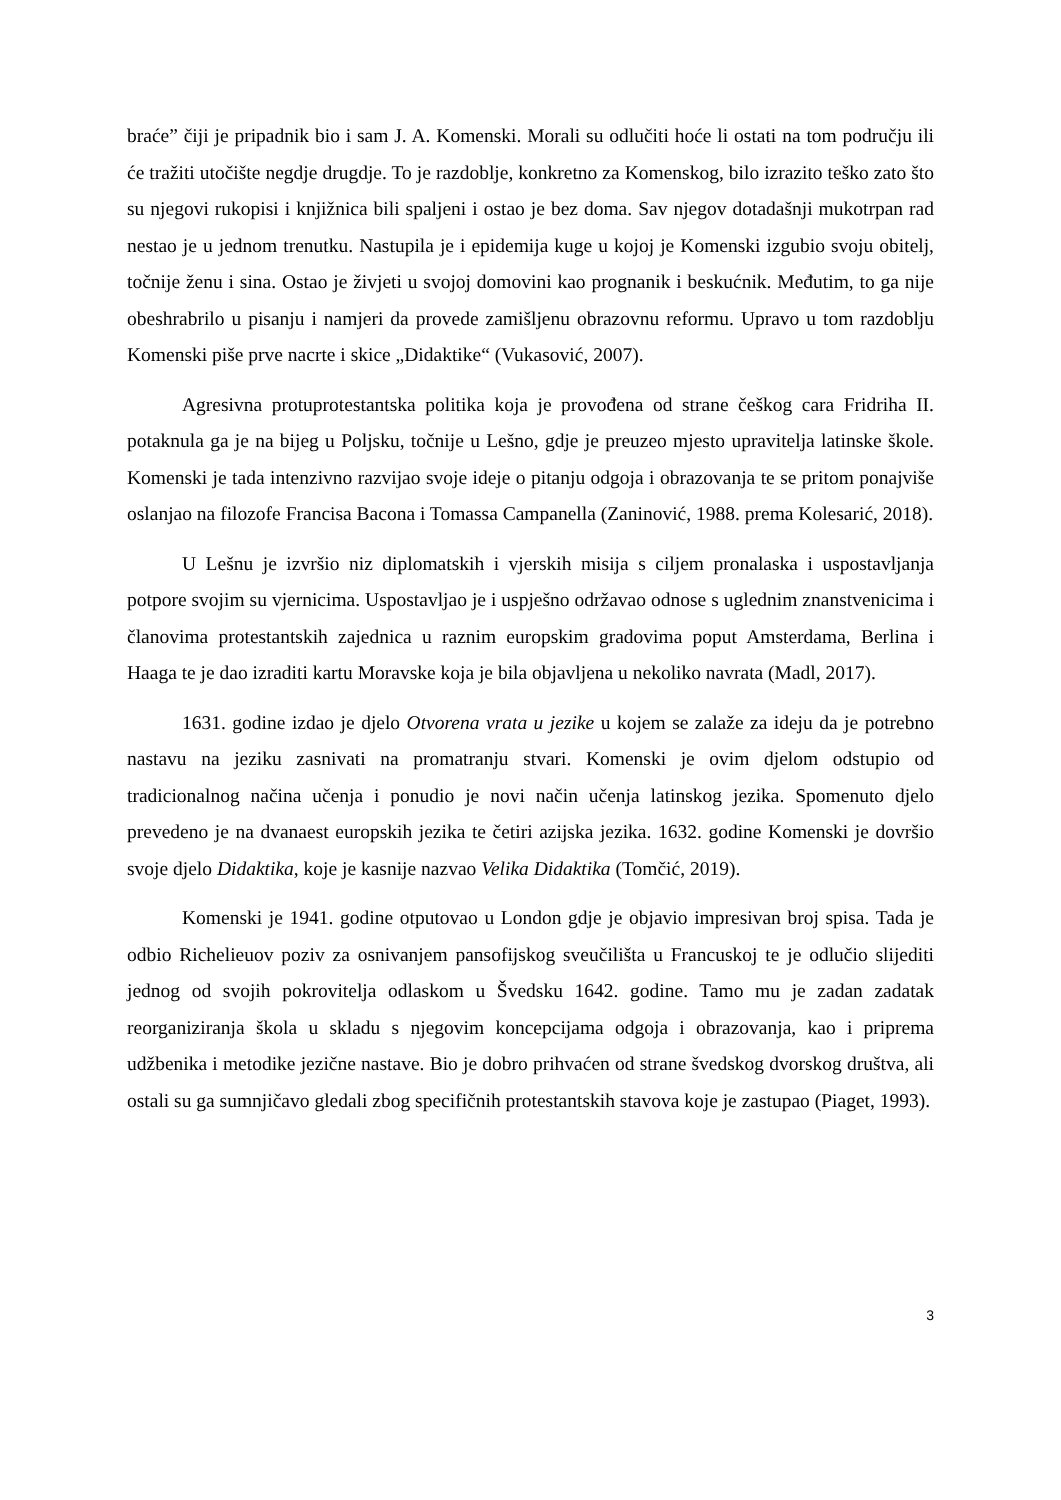braće” čiji je pripadnik bio i sam J. A. Komenski. Morali su odlučiti hoće li ostati na tom području ili će tražiti utočište negdje drugdje. To je razdoblje, konkretno za Komenskog, bilo izrazito teško zato što su njegovi rukopisi i knjižnica bili spaljeni i ostao je bez doma. Sav njegov dotadašnji mukotrpan rad nestao je u jednom trenutku. Nastupila je i epidemija kuge u kojoj je Komenski izgubio svoju obitelj, točnije ženu i sina. Ostao je živjeti u svojoj domovini kao prognanik i beskućnik. Međutim, to ga nije obeshrabrilo u pisanju i namjeri da provede zamišljenu obrazovnu reformu. Upravo u tom razdoblju Komenski piše prve nacrte i skice „Didaktike“ (Vukasović, 2007).
Agresivna protuprotestantska politika koja je provođena od strane češkog cara Fridriha II. potaknula ga je na bijeg u Poljsku, točnije u Lešno, gdje je preuzeo mjesto upravitelja latinske škole. Komenski je tada intenzivno razvijao svoje ideje o pitanju odgoja i obrazovanja te se pritom ponajviše oslanjao na filozofe Francisa Bacona i Tomassa Campanella (Zaninović, 1988. prema Kolesarić, 2018).
U Lešnu je izvršio niz diplomatskih i vjerskih misija s ciljem pronalaska i uspostavljanja potpore svojim su vjernicima. Uspostavljao je i uspješno održavao odnose s uglednim znanstvenicima i članovima protestantskih zajednica u raznim europskim gradovima poput Amsterdama, Berlina i Haaga te je dao izraditi kartu Moravske koja je bila objavljena u nekoliko navrata (Madl, 2017).
1631. godine izdao je djelo Otvorena vrata u jezike u kojem se zalaže za ideju da je potrebno nastavu na jeziku zasnivati na promatranju stvari. Komenski je ovim djelom odstupio od tradicionalnog načina učenja i ponudio je novi način učenja latinskog jezika. Spomenuto djelo prevedeno je na dvanaest europskih jezika te četiri azijska jezika. 1632. godine Komenski je dovršio svoje djelo Didaktika, koje je kasnije nazvao Velika Didaktika (Tomčić, 2019).
Komenski je 1941. godine otputovao u London gdje je objavio impresivan broj spisa. Tada je odbio Richelieuov poziv za osnivanjem pansofijskog sveučilišta u Francuskoj te je odlučio slijediti jednog od svojih pokrovitelja odlaskom u Švedsku 1642. godine. Tamo mu je zadan zadatak reorganiziranja škola u skladu s njegovim koncepcijama odgoja i obrazovanja, kao i priprema udžbenika i metodike jezične nastave. Bio je dobro prihvaćen od strane švedskog dvorskog društva, ali ostali su ga sumnjičavo gledali zbog specifičnih protestantskih stavova koje je zastupao (Piaget, 1993).
3